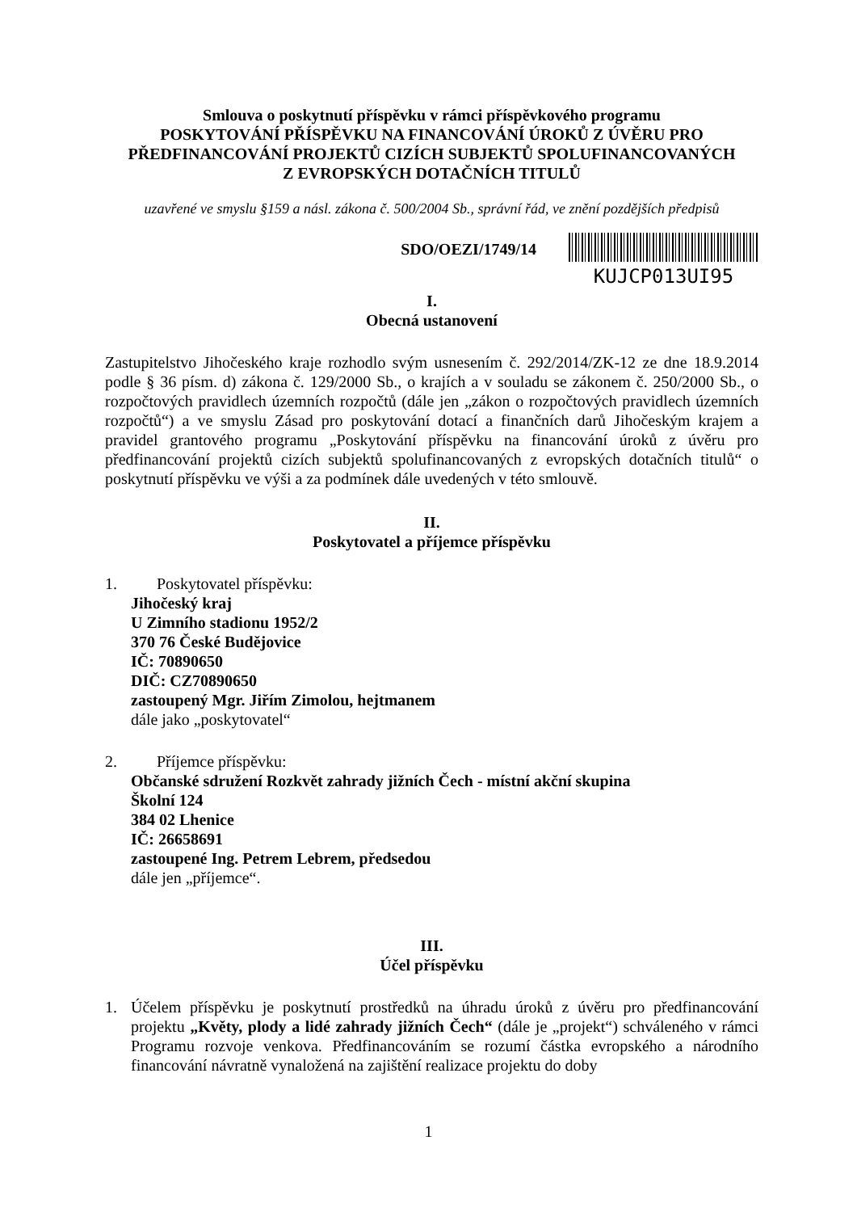Smlouva o poskytnutí příspěvku v rámci příspěvkového programu
POSKYTOVÁNÍ PŘÍSPĚVKU NA FINANCOVÁNÍ ÚROKŮ Z ÚVĚRU PRO
PŘEDFINANCOVÁNÍ PROJEKTŮ CIZÍCH SUBJEKTŮ SPOLUFINANCOVANÝCH
Z EVROPSKÝCH DOTAČNÍCH TITULŮ
uzavřené ve smyslu §159 a násl. zákona č. 500/2004 Sb., správní řád, ve znění pozdějších předpisů
SDO/OEZI/1749/14
KUJCP013UI95
I.
Obecná ustanovení
Zastupitelstvo Jihočeského kraje rozhodlo svým usnesením č. 292/2014/ZK-12 ze dne 18.9.2014 podle § 36 písm. d) zákona č. 129/2000 Sb., o krajích a v souladu se zákonem č. 250/2000 Sb., o rozpočtových pravidlech územních rozpočtů (dále jen „zákon o rozpočtových pravidlech územních rozpočtů“) a ve smyslu Zásad pro poskytování dotací a finančních darů Jihočeským krajem a pravidel grantového programu „Poskytování příspěvku na financování úroků z úvěru pro předfinancování projektů cizích subjektů spolufinancovaných z evropských dotačních titulů“ o poskytnutí příspěvku ve výši a za podmínek dále uvedených v této smlouvě.
II.
Poskytovatel a příjemce příspěvku
1. Poskytovatel příspěvku:
Jihočeský kraj
U Zimního stadionu 1952/2
370 76 České Budějovice
IČ: 70890650
DIČ: CZ70890650
zastoupený Mgr. Jiřím Zimolou, hejtmanem
dále jako „poskytovatel“
2. Příjemce příspěvku:
Občanské sdružení Rozkvět zahrady jižních Čech - místní akční skupina
Školní 124
384 02 Lhenice
IČ: 26658691
zastoupené Ing. Petrem Lebrem, předsedou
dále jen „příjemce“.
III.
Účel příspěvku
1. Účelem příspěvku je poskytnutí prostředků na úhradu úroků z úvěru pro předfinancování projektu „Květy, plody a lidé zahrady jižních Čech“ (dále je „projekt“) schváleného v rámci Programu rozvoje venkova. Předfinancováním se rozumí částka evropského a národního financování návratně vynaložená na zajištění realizace projektu do doby
1